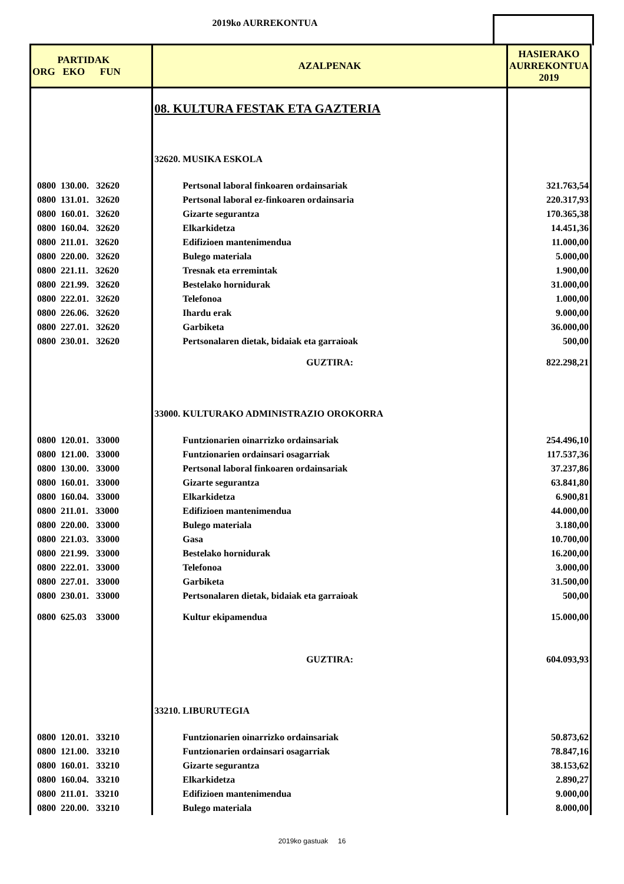2019ko AURREKONTUA
| PARTIDAK ORG EKO FUN | AZALPENAK | HASIERAKO AURREKONTUA 2019 |
| --- | --- | --- |
| | 08. KULTURA FESTAK ETA GAZTERIA | |
| | 32620. MUSIKA ESKOLA | |
| 0800 130.00. 32620 | Pertsonal laboral finkoaren ordainsariak | 321.763,54 |
| 0800 131.01. 32620 | Pertsonal laboral ez-finkoaren ordainsaria | 220.317,93 |
| 0800 160.01. 32620 | Gizarte segurantza | 170.365,38 |
| 0800 160.04. 32620 | Elkarkidetza | 14.451,36 |
| 0800 211.01. 32620 | Edifizioen mantenimendua | 11.000,00 |
| 0800 220.00. 32620 | Bulego materiala | 5.000,00 |
| 0800 221.11. 32620 | Tresnak eta erremintak | 1.900,00 |
| 0800 221.99. 32620 | Bestelako hornidurak | 31.000,00 |
| 0800 222.01. 32620 | Telefonoa | 1.000,00 |
| 0800 226.06. 32620 | Ihardu erak | 9.000,00 |
| 0800 227.01. 32620 | Garbiketa | 36.000,00 |
| 0800 230.01. 32620 | Pertsonalaren dietak, bidaiak eta garraioak | 500,00 |
| | GUZTIRA: | 822.298,21 |
| | 33000. KULTURAKO ADMINISTRAZIO OROKORRA | |
| 0800 120.01. 33000 | Funtzionarien oinarrizko ordainsariak | 254.496,10 |
| 0800 121.00. 33000 | Funtzionarien ordainsari osagarriak | 117.537,36 |
| 0800 130.00. 33000 | Pertsonal laboral finkoaren ordainsariak | 37.237,86 |
| 0800 160.01. 33000 | Gizarte segurantza | 63.841,80 |
| 0800 160.04. 33000 | Elkarkidetza | 6.900,81 |
| 0800 211.01. 33000 | Edifizioen mantenimendua | 44.000,00 |
| 0800 220.00. 33000 | Bulego materiala | 3.180,00 |
| 0800 221.03. 33000 | Gasa | 10.700,00 |
| 0800 221.99. 33000 | Bestelako hornidurak | 16.200,00 |
| 0800 222.01. 33000 | Telefonoa | 3.000,00 |
| 0800 227.01. 33000 | Garbiketa | 31.500,00 |
| 0800 230.01. 33000 | Pertsonalaren dietak, bidaiak eta garraioak | 500,00 |
| 0800 625.03 33000 | Kultur ekipamendua | 15.000,00 |
| | GUZTIRA: | 604.093,93 |
| | 33210. LIBURUTEGIA | |
| 0800 120.01. 33210 | Funtzionarien oinarrizko ordainsariak | 50.873,62 |
| 0800 121.00. 33210 | Funtzionarien ordainsari osagarriak | 78.847,16 |
| 0800 160.01. 33210 | Gizarte segurantza | 38.153,62 |
| 0800 160.04. 33210 | Elkarkidetza | 2.890,27 |
| 0800 211.01. 33210 | Edifizioen mantenimendua | 9.000,00 |
| 0800 220.00. 33210 | Bulego materiala | 8.000,00 |
2019ko gastuak 16